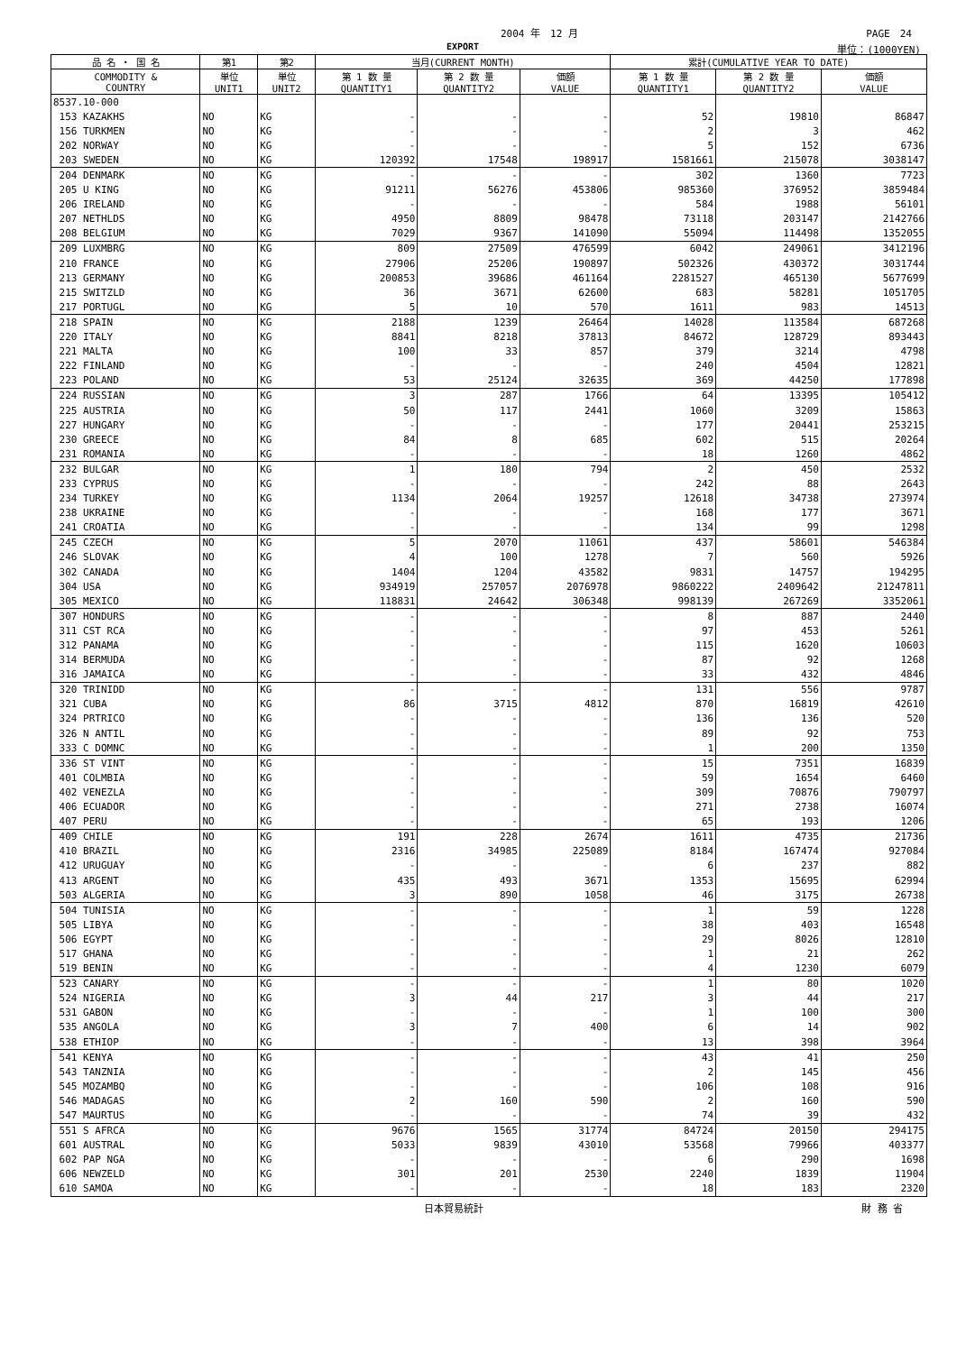2004 年　12 月 PAGE　24
EXPORT 単位：(1000YEN)
| 品 名 ・ 国 名 | 第1 | 第2 | 当月(CURRENT MONTH) | | | 累計(CUMULATIVE YEAR TO DATE) | | |
| --- | --- | --- | --- | --- | --- | --- | --- | --- |
| COMMODITY & COUNTRY | 単位 UNIT1 | 単位 UNIT2 | 第 1 数 量 QUANTITY1 | 第 2 数 量 QUANTITY2 | 価額 VALUE | 第 1 数 量 QUANTITY1 | 第 2 数 量 QUANTITY2 | 価額 VALUE |
| 8537.10-000 | | | | | | | | |
| 153 KAZAKHS | NO | KG | - | - | - | 52 | 19810 | 86847 |
| 156 TURKMEN | NO | KG | - | - | - | 2 | 3 | 462 |
| 202 NORWAY | NO | KG | - | - | - | 5 | 152 | 6736 |
| 203 SWEDEN | NO | KG | 120392 | 17548 | 198917 | 1581661 | 215078 | 3038147 |
| 204 DENMARK | NO | KG | - | - | - | 302 | 1360 | 7723 |
| 205 U KING | NO | KG | 91211 | 56276 | 453806 | 985360 | 376952 | 3859484 |
| 206 IRELAND | NO | KG | - | - | - | 584 | 1988 | 56101 |
| 207 NETHLDS | NO | KG | 4950 | 8809 | 98478 | 73118 | 203147 | 2142766 |
| 208 BELGIUM | NO | KG | 7029 | 9367 | 141090 | 55094 | 114498 | 1352055 |
| 209 LUXMBRG | NO | KG | 809 | 27509 | 476599 | 6042 | 249061 | 3412196 |
| 210 FRANCE | NO | KG | 27906 | 25206 | 190897 | 502326 | 430372 | 3031744 |
| 213 GERMANY | NO | KG | 200853 | 39686 | 461164 | 2281527 | 465130 | 5677699 |
| 215 SWITZLD | NO | KG | 36 | 3671 | 62600 | 683 | 58281 | 1051705 |
| 217 PORTUGL | NO | KG | 5 | 10 | 570 | 1611 | 983 | 14513 |
| 218 SPAIN | NO | KG | 2188 | 1239 | 26464 | 14028 | 113584 | 687268 |
| 220 ITALY | NO | KG | 8841 | 8218 | 37813 | 84672 | 128729 | 893443 |
| 221 MALTA | NO | KG | 100 | 33 | 857 | 379 | 3214 | 4798 |
| 222 FINLAND | NO | KG | - | - | - | 240 | 4504 | 12821 |
| 223 POLAND | NO | KG | 53 | 25124 | 32635 | 369 | 44250 | 177898 |
| 224 RUSSIAN | NO | KG | 3 | 287 | 1766 | 64 | 13395 | 105412 |
| 225 AUSTRIA | NO | KG | 50 | 117 | 2441 | 1060 | 3209 | 15863 |
| 227 HUNGARY | NO | KG | - | - | - | 177 | 20441 | 253215 |
| 230 GREECE | NO | KG | 84 | 8 | 685 | 602 | 515 | 20264 |
| 231 ROMANIA | NO | KG | - | - | - | 18 | 1260 | 4862 |
| 232 BULGAR | NO | KG | 1 | 180 | 794 | 2 | 450 | 2532 |
| 233 CYPRUS | NO | KG | - | - | - | 242 | 88 | 2643 |
| 234 TURKEY | NO | KG | 1134 | 2064 | 19257 | 12618 | 34738 | 273974 |
| 238 UKRAINE | NO | KG | - | - | - | 168 | 177 | 3671 |
| 241 CROATIA | NO | KG | - | - | - | 134 | 99 | 1298 |
| 245 CZECH | NO | KG | 5 | 2070 | 11061 | 437 | 58601 | 546384 |
| 246 SLOVAK | NO | KG | 4 | 100 | 1278 | 7 | 560 | 5926 |
| 302 CANADA | NO | KG | 1404 | 1204 | 43582 | 9831 | 14757 | 194295 |
| 304 USA | NO | KG | 934919 | 257057 | 2076978 | 9860222 | 2409642 | 21247811 |
| 305 MEXICO | NO | KG | 118831 | 24642 | 306348 | 998139 | 267269 | 3352061 |
| 307 HONDURS | NO | KG | - | - | - | 8 | 887 | 2440 |
| 311 CST RCA | NO | KG | - | - | - | 97 | 453 | 5261 |
| 312 PANAMA | NO | KG | - | - | - | 115 | 1620 | 10603 |
| 314 BERMUDA | NO | KG | - | - | - | 87 | 92 | 1268 |
| 316 JAMAICA | NO | KG | - | - | - | 33 | 432 | 4846 |
| 320 TRINIDD | NO | KG | - | - | - | 131 | 556 | 9787 |
| 321 CUBA | NO | KG | 86 | 3715 | 4812 | 870 | 16819 | 42610 |
| 324 PRTRICO | NO | KG | - | - | - | 136 | 136 | 520 |
| 326 N ANTIL | NO | KG | - | - | - | 89 | 92 | 753 |
| 333 C DOMNC | NO | KG | - | - | - | 1 | 200 | 1350 |
| 336 ST VINT | NO | KG | - | - | - | 15 | 7351 | 16839 |
| 401 COLMBIA | NO | KG | - | - | - | 59 | 1654 | 6460 |
| 402 VENEZLA | NO | KG | - | - | - | 309 | 70876 | 790797 |
| 406 ECUADOR | NO | KG | - | - | - | 271 | 2738 | 16074 |
| 407 PERU | NO | KG | - | - | - | 65 | 193 | 1206 |
| 409 CHILE | NO | KG | 191 | 228 | 2674 | 1611 | 4735 | 21736 |
| 410 BRAZIL | NO | KG | 2316 | 34985 | 225089 | 8184 | 167474 | 927084 |
| 412 URUGUAY | NO | KG | - | - | - | 6 | 237 | 882 |
| 413 ARGENT | NO | KG | 435 | 493 | 3671 | 1353 | 15695 | 62994 |
| 503 ALGERIA | NO | KG | 3 | 890 | 1058 | 46 | 3175 | 26738 |
| 504 TUNISIA | NO | KG | - | - | - | 1 | 59 | 1228 |
| 505 LIBYA | NO | KG | - | - | - | 38 | 403 | 16548 |
| 506 EGYPT | NO | KG | - | - | - | 29 | 8026 | 12810 |
| 517 GHANA | NO | KG | - | - | - | 1 | 21 | 262 |
| 519 BENIN | NO | KG | - | - | - | 4 | 1230 | 6079 |
| 523 CANARY | NO | KG | - | - | - | 1 | 80 | 1020 |
| 524 NIGERIA | NO | KG | 3 | 44 | 217 | 3 | 44 | 217 |
| 531 GABON | NO | KG | - | - | - | 1 | 100 | 300 |
| 535 ANGOLA | NO | KG | 3 | 7 | 400 | 6 | 14 | 902 |
| 538 ETHIOP | NO | KG | - | - | - | 13 | 398 | 3964 |
| 541 KENYA | NO | KG | - | - | - | 43 | 41 | 250 |
| 543 TANZNIA | NO | KG | - | - | - | 2 | 145 | 456 |
| 545 MOZAMBQ | NO | KG | - | - | - | 106 | 108 | 916 |
| 546 MADAGAS | NO | KG | 2 | 160 | 590 | 2 | 160 | 590 |
| 547 MAURTUS | NO | KG | - | - | - | 74 | 39 | 432 |
| 551 S AFRCA | NO | KG | 9676 | 1565 | 31774 | 84724 | 20150 | 294175 |
| 601 AUSTRAL | NO | KG | 5033 | 9839 | 43010 | 53568 | 79966 | 403377 |
| 602 PAP NGA | NO | KG | - | - | - | 6 | 290 | 1698 |
| 606 NEWZELD | NO | KG | 301 | 201 | 2530 | 2240 | 1839 | 11904 |
| 610 SAMOA | NO | KG | - | - | - | 18 | 183 | 2320 |
日本貿易統計 財 務 省